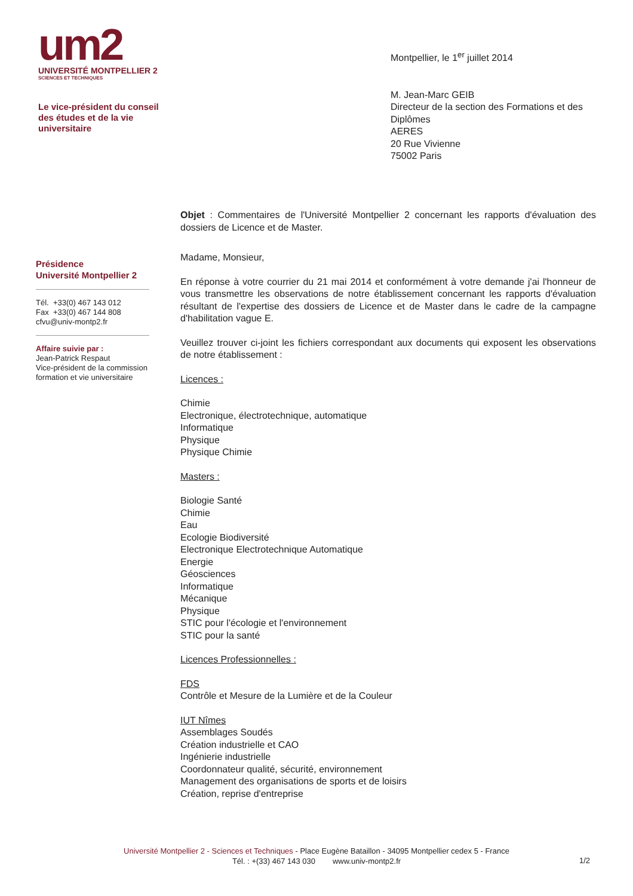um2
UNIVERSITÉ MONTPELLIER 2
SCIENCES ET TECHNIQUES
Le vice-président du conseil
des études et de la vie
universitaire
Montpellier, le 1<sup>er</sup> juillet 2014
M. Jean-Marc GEIB
Directeur de la section des Formations et des Diplômes
AERES
20 Rue Vivienne
75002 Paris
Présidence
Université Montpellier 2
Tél. +33(0) 467 143 012
Fax +33(0) 467 144 808
cfvu@univ-montp2.fr
Affaire suivie par :
Jean-Patrick Respaut
Vice-président de la commission formation et vie universitaire
Objet : Commentaires de l'Université Montpellier 2 concernant les rapports d'évaluation des dossiers de Licence et de Master.
Madame, Monsieur,
En réponse à votre courrier du 21 mai 2014 et conformément à votre demande j'ai l'honneur de vous transmettre les observations de notre établissement concernant les rapports d'évaluation résultant de l'expertise des dossiers de Licence et de Master dans le cadre de la campagne d'habilitation vague E.
Veuillez trouver ci-joint les fichiers correspondant aux documents qui exposent les observations de notre établissement :
Licences :
Chimie
Electronique, électrotechnique, automatique
Informatique
Physique
Physique Chimie
Masters :
Biologie Santé
Chimie
Eau
Ecologie Biodiversité
Electronique Electrotechnique Automatique
Energie
Géosciences
Informatique
Mécanique
Physique
STIC pour l'écologie et l'environnement
STIC pour la santé
Licences Professionnelles :
FDS
Contrôle et Mesure de la Lumière et de la Couleur
IUT Nîmes
Assemblages Soudés
Création industrielle et CAO
Ingénierie industrielle
Coordonnateur qualité, sécurité, environnement
Management des organisations de sports et de loisirs
Création, reprise d'entreprise
Université Montpellier 2 - Sciences et Techniques - Place Eugène Bataillon - 34095 Montpellier cedex 5 - France
Tél. : +(33) 467 143 030 www.univ-montp2.fr
1/2